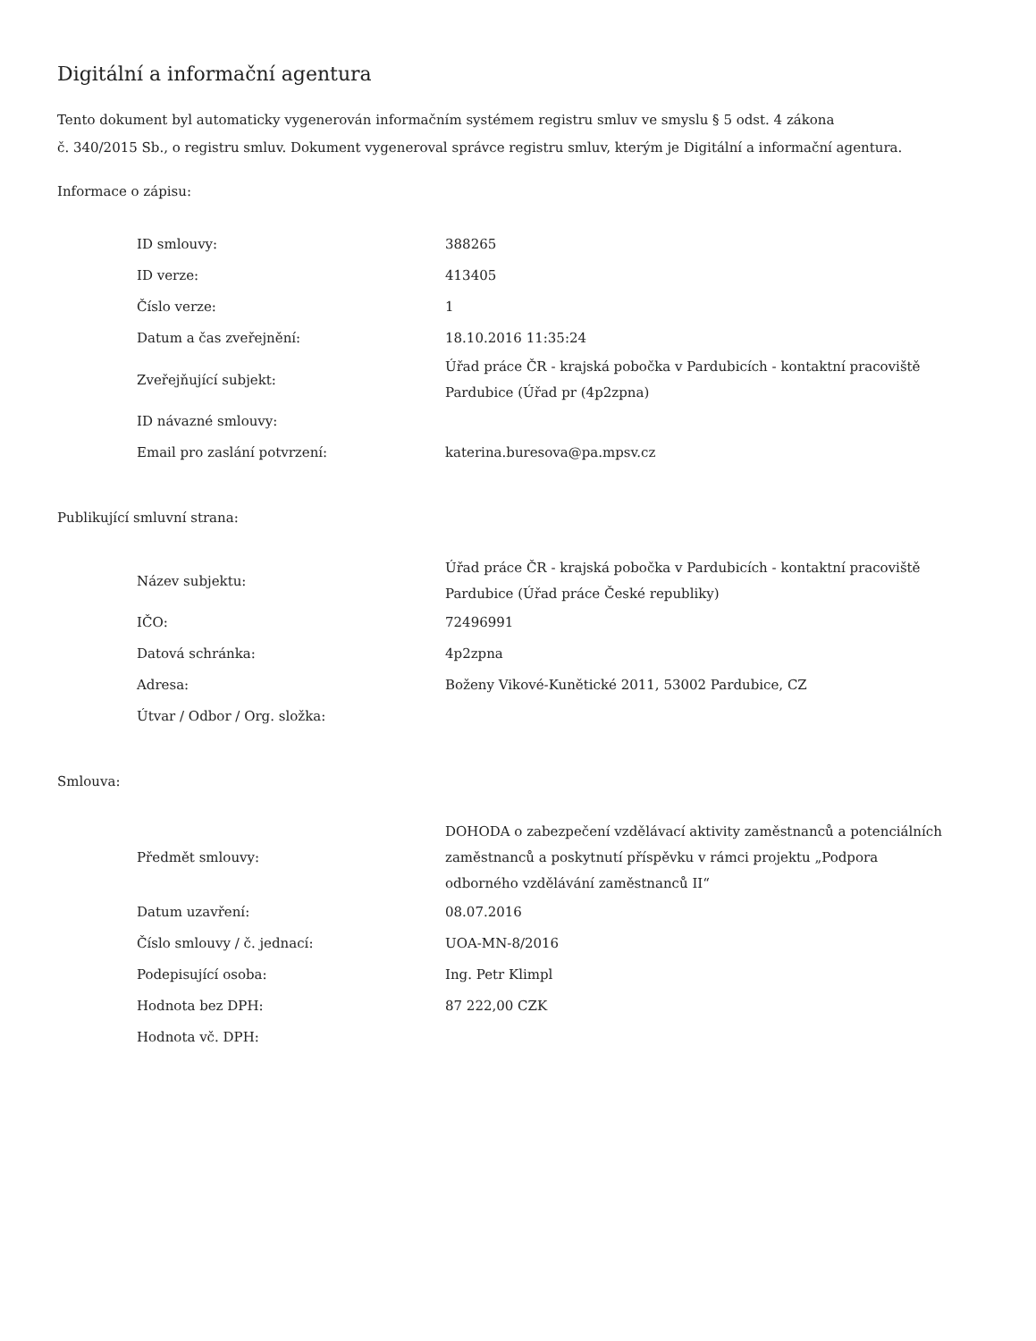Digitální a informační agentura
Tento dokument byl automaticky vygenerován informačním systémem registru smluv ve smyslu § 5 odst. 4 zákona
č. 340/2015 Sb., o registru smluv. Dokument vygeneroval správce registru smluv, kterým je Digitální a informační agentura.
Informace o zápisu:
| ID smlouvy: | 388265 |
| ID verze: | 413405 |
| Číslo verze: | 1 |
| Datum a čas zveřejnění: | 18.10.2016 11:35:24 |
| Zveřejňující subjekt: | Úřad práce ČR - krajská pobočka v Pardubicích - kontaktní pracoviště Pardubice (Úřad pr (4p2zpna) |
| ID návazné smlouvy: | |
| Email pro zaslání potvrzení: | katerina.buresova@pa.mpsv.cz |
Publikující smluvní strana:
| Název subjektu: | Úřad práce ČR - krajská pobočka v Pardubicích - kontaktní pracoviště Pardubice (Úřad práce České republiky) |
| IČO: | 72496991 |
| Datová schránka: | 4p2zpna |
| Adresa: | Boženy Vikové-Kunětické 2011, 53002 Pardubice, CZ |
| Útvar / Odbor / Org. složka: | |
Smlouva:
| Předmět smlouvy: | DOHODA o zabezpečení vzdělávací aktivity zaměstnanců a potenciálních zaměstnanců a poskytnutí příspěvku v rámci projektu „Podpora odborného vzdělávání zaměstnanců II“ |
| Datum uzavření: | 08.07.2016 |
| Číslo smlouvy / č. jednací: | UOA-MN-8/2016 |
| Podepisující osoba: | Ing. Petr Klimpl |
| Hodnota bez DPH: | 87 222,00 CZK |
| Hodnota vč. DPH: | |